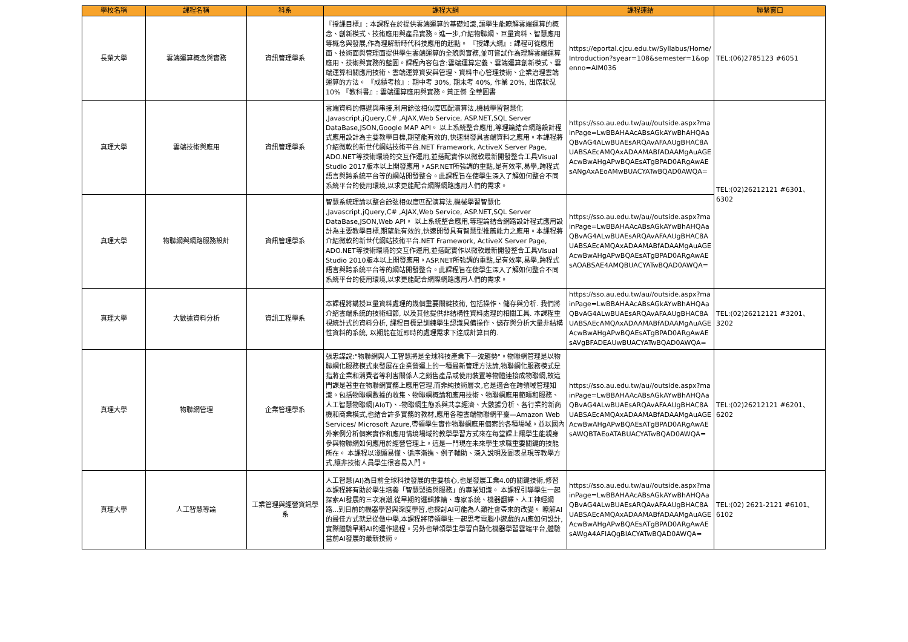| 學校名稱 | 課程名稱 | 科系 | 課程大綱 | 課程連結 | 聯繫窗口 |
| --- | --- | --- | --- | --- | --- |
| 長榮大學 | 雲端運算概念與實務 | 資訊管理學系 | 『授課目標』: 本課程在於提供雲端運算的基礎知識,讓學生能瞭解雲端運算的概念、創新模式、技術應用與產品實務。進一步,介紹物聯網、巨量資料、智慧應用等概念與發展,作為理解新時代科技應用的起點。 『授課大綱』: 課程可從應用面、技術面與管理面提供學生雲端運算的全貌與實務,並可嘗試作為理解雲端運算應用、技術與實務的藍圖。課程內容包含:雲端運算定義、雲端運算創新模式、雲端運算相關應用技術、雲端運算資安與管理、資料中心管理技術、企業治理雲端運算的方法。 『成績考核』: 期中考 30%, 期末考 40%, 作業 20%, 出席狀況 10% 『教科書』: 雲端運算應用與實務。黃正傑 全華圖書 | https://eportal.cjcu.edu.tw/Syllabus/Home/Introduction?syear=108&semester=1&openno=AIM036 | TEL:(06)2785123 #6051 |
| 真理大學 | 雲端技術與應用 | 資訊管理學系 | 雲端資料的傳遞與串接,利用餘弦相似度匹配演算法,機械學習智慧化 ,Javascript,jQuery,C# ,AJAX,Web Service, ASP.NET,SQL Server DataBase,JSON,Google MAP API。 以上系統整合應用,等理論結合網路設計程式應用設計為主要教學目標,期望能有效的,快速開發具雲端資料之應用。本課程將介紹微軟的新世代網站技術平台.NET Framework, ActiveX Server Page, ADO.NET等技術環境的交互作運用,並搭配實作以微軟最新開發整合工具Visual Studio 2017版本以上開發應用。ASP.NET所強調的重點,是有效率,易學,跨程式語言與跨系統平台等的網站開發整合。此課程旨在使學生深入了解如何整合不同系統平台的使用環境,以求更能配合網際網路應用人們的需求。 | https://sso.au.edu.tw/au//outside.aspx?mainPage=LwBBAHAAcABsAGkAYwBhAHQAaQBvAG4ALwBUAEsARQAvAFAAUgBHAC8AUABSAEcAMQAxADAAMABfADAAMgAuAGEAcwBwAHgAPwBQAEsATgBPAD0ARgAwAEsANgAxAEoAMwBUACYATwBQAD0AWQA= | TEL:(02)26212121 #6301、6302 |
| 真理大學 | 物聯網與網路服務設計 | 資訊管理學系 | 智慧系統理論以整合餘弦相似度匹配演算法,機械學習智慧化 ,Javascript,jQuery,C# ,AJAX,Web Service, ASP.NET,SQL Server DataBase,JSON,Web API。 以上系統整合應用,等理論結合網路設計程式應用設計為主要教學目標,期望能有效的,快速開發具有智慧型推薦能力之應用。本課程將介紹微軟的新世代網站技術平台.NET Framework, ActiveX Server Page, ADO.NET等技術環境的交互作運用,並搭配實作以微軟最新開發整合工具Visual Studio 2010版本以上開發應用。ASP.NET所強調的重點,是有效率,易學,跨程式語言與跨系統平台等的網站開發整合。此課程旨在使學生深入了解如何整合不同系統平台的使用環境,以求更能配合網際網路應用人們的需求。 | https://sso.au.edu.tw/au//outside.aspx?mainPage=LwBBAHAAcABsAGkAYwBhAHQAaQBvAG4ALwBUAEsARQAvAFAAUgBHAC8AUABSAEcAMQAxADAAMABfADAAMgAuAGEAcwBwAHgAPwBQAEsATgBPAD0ARgAwAEsAOABSAE4AMQBUACYATwBQAD0AWQA= | |
| 真理大學 | 大數據資料分析 | 資訊工程學系 | 本課程將講授巨量資料處理的幾個重要關鍵技術, 包括操作、儲存與分析. 我們將介紹雲端系統的技術細節, 以及其他提供非結構性資料處理的相關工具. 本課程重視統計式的資料分析, 課程目標是訓練學生認識具備操作、儲存與分析大量非結構性資料的系統, 以期能在近即時的處理需求下達成計算目的. | https://sso.au.edu.tw/au//outside.aspx?mainPage=LwBBAHAAcABsAGkAYwBhAHQAaQBvAG4ALwBUAEsARQAvAFAAUgBHAC8AUABSAEcAMQAxADAAMABfADAAMgAuAGEAcwBwAHgAPwBQAEsATgBPAD0ARgAwAEsAVgBFADEAUwBUACYATwBQAD0AWQA= | TEL:(02)26212121 #3201、3202 |
| 真理大學 | 物聯網管理 | 企業管理學系 | 張忠謀說:"物聯網與人工智慧將是全球科技產業下一波趨勢"。物聯網管理是以物聯網化服務模式來發展在企業營運上的一種最新管理方法論,物聯網化服務模式是指將企業和消費者等利害關係人之銷售產品或使用裝置等物體連接成物聯網,故這門課是著重在物聯網實務上應用管理,而非純技術層次,它是適合在跨領域管理知識。包括物聯網數據的收集、物聯網概論和應用技術、物聯網應用範疇和服務、人工智慧物聯網(AIoT)、-物聯網生態系與共享經濟、大數據分析、各行業的新商機和商業模式,也結合許多實務的教材,應用各種雲端物聯網平臺—Amazon Web Services/ Microsoft Azure,帶領學生實作物聯網應用個案的各種場域。並以國內外案例分析個案實作和應用情境場域的教學學習方式來在每堂課上讓學生能親身參與物聯網如何應用於經營管理上。這是一門現在未來學生求職重要關鍵的技能所在。 本課程以淺顯易懂、循序漸進、例子輔助、深入說明及圖表呈現等教學方式,讓非技術人員學生很容易入門。 | https://sso.au.edu.tw/au//outside.aspx?mainPage=LwBBAHAAcABsAGkAYwBhAHQAaQBvAG4ALwBUAEsARQAvAFAAUgBHAC8AUABSAEcAMQAxADAAMABfADAAMgAuAGEAcwBwAHgAPwBQAEsATgBPAD0ARgAwAEsAWQBTAEoATABUACYATwBQAD0AWQA= | TEL:(02)26212121 #6201、6202 |
| 真理大學 | 人工智慧導論 | 工業管理與經營資訊學系 | 人工智慧(AI)為目前全球科技發展的重要核心,也是發展工業4.0的關鍵技術,修習本課程將有助於學生培養「智慧製造與服務」的專業知識。 本課程引導學生一起探索AI發展的三次浪潮,從早期的邏輯推論、專家系統、機器翻譯、人工神經網路...到目前的機器學習與深度學習,也探討AI可能為人類社會帶來的改變。 瞭解AI的最佳方式就是從做中學,本課程將帶領學生一起思考電腦小遊戲的AI應如何設計,實際體驗早期AI的運作過程。另外也帶領學生學習自動化機器學習雲端平台,體驗當前AI發展的最新技術。 | https://sso.au.edu.tw/au//outside.aspx?mainPage=LwBBAHAAcABsAGkAYwBhAHQAaQBvAG4ALwBUAEsARQAvAFAAUgBHAC8AUABSAEcAMQAxADAAMABfADAAMgAuAGEAcwBwAHgAPwBQAEsATgBPAD0ARgAwAEsAWgA4AFIAQgBIACYATwBQAD0AWQA= | TEL:(02) 2621-2121 #6101、6102 |